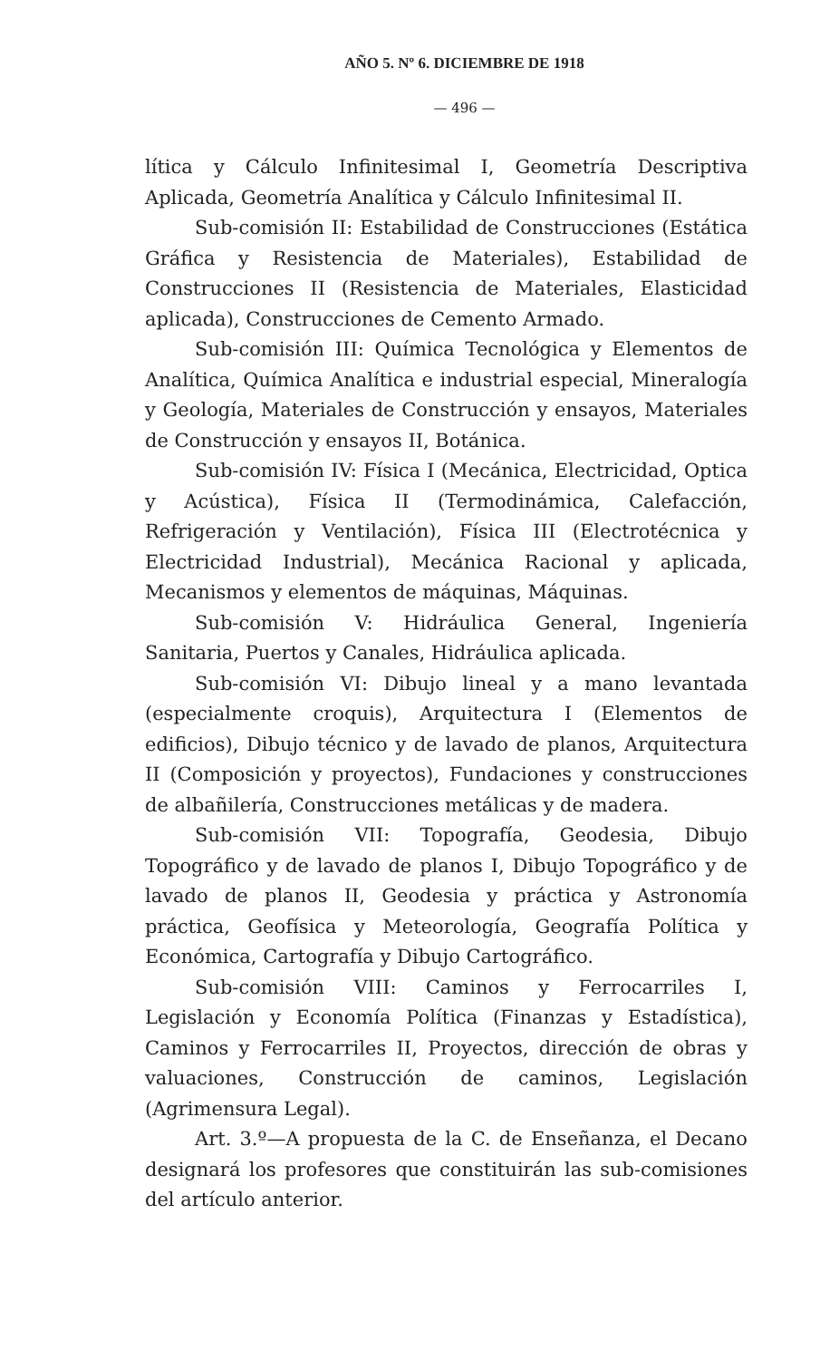AÑO 5. Nº 6. DICIEMBRE DE 1918
— 496 —
lítica y Cálculo Infinitesimal I, Geometría Descriptiva Aplicada, Geometría Analítica y Cálculo Infinitesimal II.
Sub-comisión II: Estabilidad de Construcciones (Estática Gráfica y Resistencia de Materiales), Estabilidad de Construcciones II (Resistencia de Materiales, Elasticidad aplicada), Construcciones de Cemento Armado.
Sub-comisión III: Química Tecnológica y Elementos de Analítica, Química Analítica e industrial especial, Mineralogía y Geología, Materiales de Construcción y ensayos, Materiales de Construcción y ensayos II, Botánica.
Sub-comisión IV: Física I (Mecánica, Electricidad, Optica y Acústica), Física II (Termodinámica, Calefacción, Refrigeración y Ventilación), Física III (Electrotécnica y Electricidad Industrial), Mecánica Racional y aplicada, Mecanismos y elementos de máquinas, Máquinas.
Sub-comisión V: Hidráulica General, Ingeniería Sanitaria, Puertos y Canales, Hidráulica aplicada.
Sub-comisión VI: Dibujo lineal y a mano levantada (especialmente croquis), Arquitectura I (Elementos de edificios), Dibujo técnico y de lavado de planos, Arquitectura II (Composición y proyectos), Fundaciones y construcciones de albañilería, Construcciones metálicas y de madera.
Sub-comisión VII: Topografía, Geodesia, Dibujo Topográfico y de lavado de planos I, Dibujo Topográfico y de lavado de planos II, Geodesia y práctica y Astronomía práctica, Geofísica y Meteorología, Geografía Política y Económica, Cartografía y Dibujo Cartográfico.
Sub-comisión VIII: Caminos y Ferrocarriles I, Legislación y Economía Política (Finanzas y Estadística), Caminos y Ferrocarriles II, Proyectos, dirección de obras y valuaciones, Construcción de caminos, Legislación (Agrimensura Legal).
Art. 3.º—A propuesta de la C. de Enseñanza, el Decano designará los profesores que constituirán las sub-comisiones del artículo anterior.